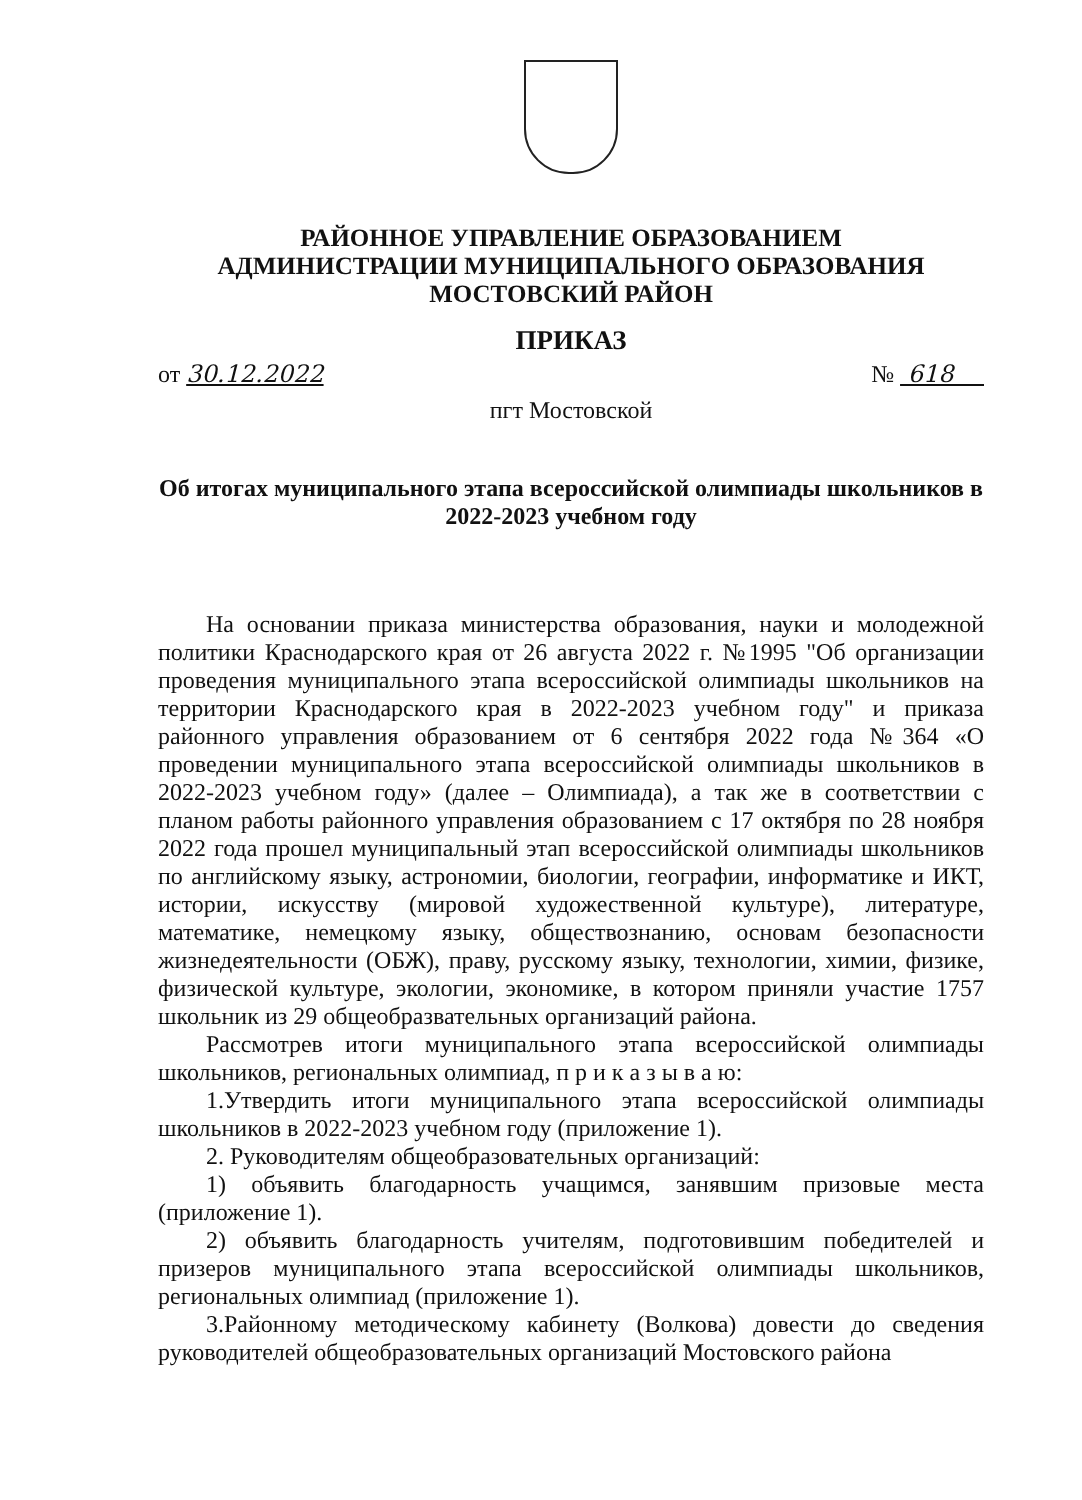РАЙОННОЕ УПРАВЛЕНИЕ ОБРАЗОВАНИЕМ
АДМИНИСТРАЦИИ МУНИЦИПАЛЬНОГО ОБРАЗОВАНИЯ
МОСТОВСКИЙ РАЙОН
ПРИКАЗ
от 30.12.2022 № 618
пгт Мостовской
Об итогах муниципального этапа всероссийской олимпиады школьников в 2022-2023 учебном году
На основании приказа министерства образования, науки и молодежной политики Краснодарского края от 26 августа 2022 г. №1995 "Об организации проведения муниципального этапа всероссийской олимпиады школьников на территории Краснодарского края в 2022-2023 учебном году" и приказа районного управления образованием от 6 сентября 2022 года №364 «О проведении муниципального этапа всероссийской олимпиады школьников в 2022-2023 учебном году» (далее – Олимпиада), а так же в соответствии с планом работы районного управления образованием с 17 октября по 28 ноября 2022 года прошел муниципальный этап всероссийской олимпиады школьников по английскому языку, астрономии, биологии, географии, информатике и ИКТ, истории, искусству (мировой художественной культуре), литературе, математике, немецкому языку, обществознанию, основам безопасности жизнедеятельности (ОБЖ), праву, русскому языку, технологии, химии, физике, физической культуре, экологии, экономике, в котором приняли участие 1757 школьник из 29 общеобразвательных организаций района.
Рассмотрев итоги муниципального этапа всероссийской олимпиады школьников, региональных олимпиад, п р и к а з ы в а ю:
1.Утвердить итоги муниципального этапа всероссийской олимпиады школьников в 2022-2023 учебном году (приложение 1).
2. Руководителям общеобразовательных организаций:
1) объявить благодарность учащимся, занявшим призовые места (приложение 1).
2) объявить благодарность учителям, подготовившим победителей и призеров муниципального этапа всероссийской олимпиады школьников, региональных олимпиад (приложение 1).
3.Районному методическому кабинету (Волкова) довести до сведения руководителей общеобразовательных организаций Мостовского района